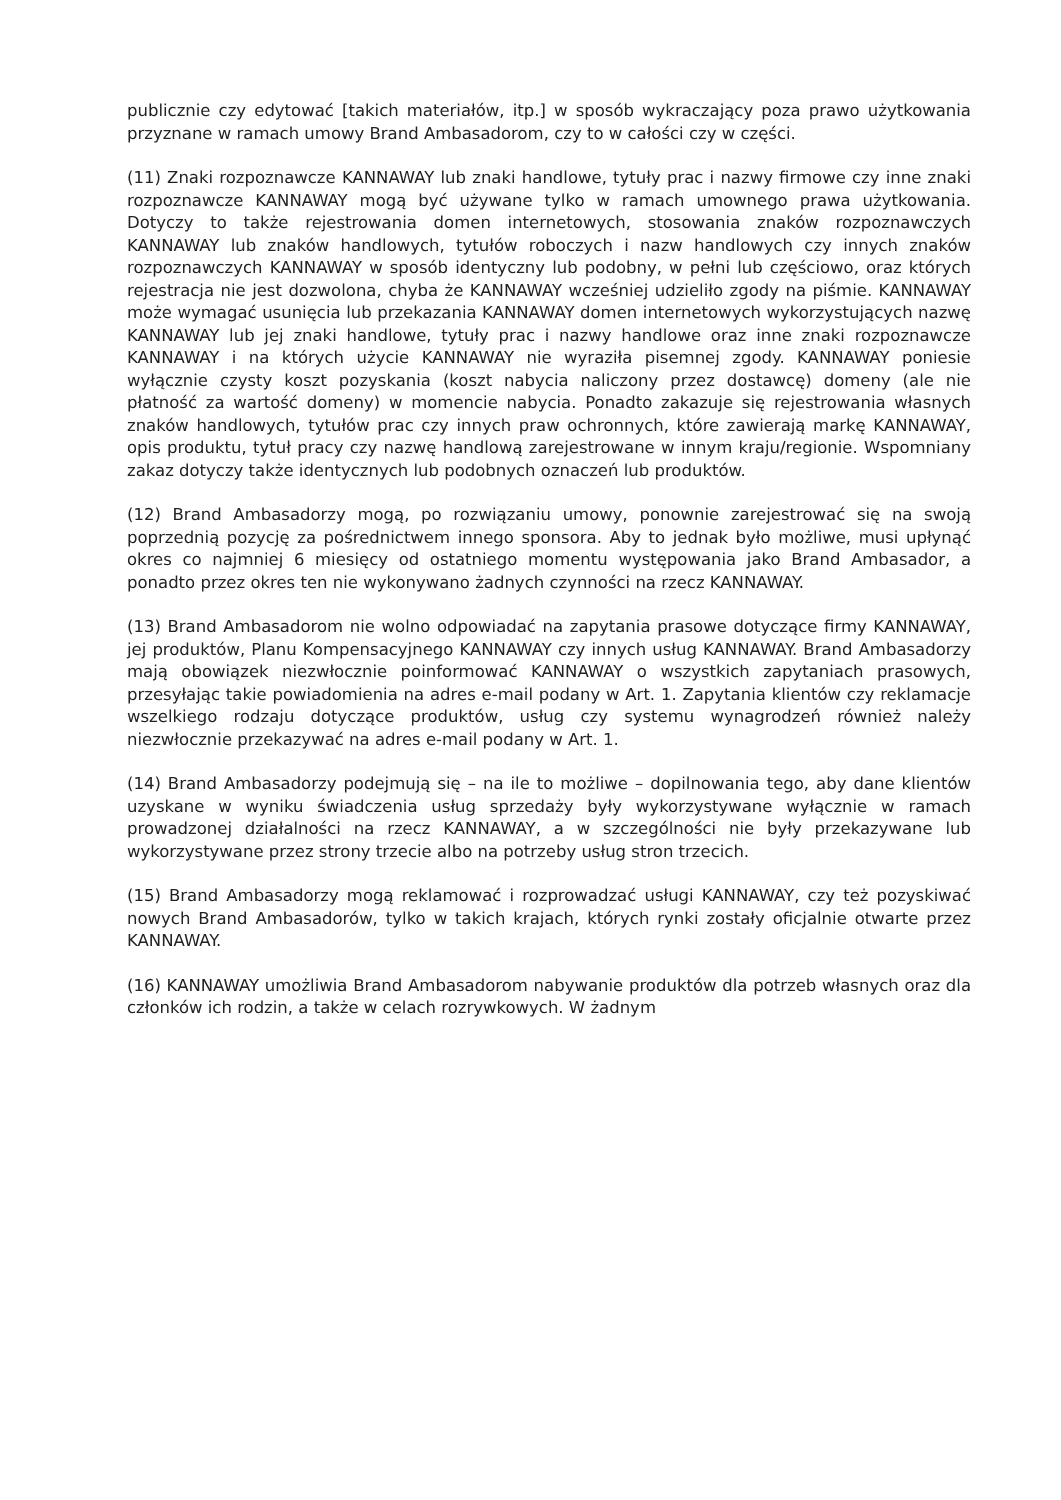publicznie czy edytować [takich materiałów, itp.] w sposób wykraczający poza prawo użytkowania przyznane w ramach umowy Brand Ambasadorom, czy to w całości czy w części.
(11) Znaki rozpoznawcze KANNAWAY lub znaki handlowe, tytuły prac i nazwy firmowe czy inne znaki rozpoznawcze KANNAWAY mogą być używane tylko w ramach umownego prawa użytkowania. Dotyczy to także rejestrowania domen internetowych, stosowania znaków rozpoznawczych KANNAWAY lub znaków handlowych, tytułów roboczych i nazw handlowych czy innych znaków rozpoznawczych KANNAWAY w sposób identyczny lub podobny, w pełni lub częściowo, oraz których rejestracja nie jest dozwolona, chyba że KANNAWAY wcześniej udzieliło zgody na piśmie. KANNAWAY może wymagać usunięcia lub przekazania KANNAWAY domen internetowych wykorzystujących nazwę KANNAWAY lub jej znaki handlowe, tytuły prac i nazwy handlowe oraz inne znaki rozpoznawcze KANNAWAY i na których użycie KANNAWAY nie wyraziła pisemnej zgody. KANNAWAY poniesie wyłącznie czysty koszt pozyskania (koszt nabycia naliczony przez dostawcę) domeny (ale nie płatność za wartość domeny) w momencie nabycia. Ponadto zakazuje się rejestrowania własnych znaków handlowych, tytułów prac czy innych praw ochronnych, które zawierają markę KANNAWAY, opis produktu, tytuł pracy czy nazwę handlową zarejestrowane w innym kraju/regionie. Wspomniany zakaz dotyczy także identycznych lub podobnych oznaczeń lub produktów.
(12) Brand Ambasadorzy mogą, po rozwiązaniu umowy, ponownie zarejestrować się na swoją poprzednią pozycję za pośrednictwem innego sponsora. Aby to jednak było możliwe, musi upłynąć okres co najmniej 6 miesięcy od ostatniego momentu występowania jako Brand Ambasador, a ponadto przez okres ten nie wykonywano żadnych czynności na rzecz KANNAWAY.
(13) Brand Ambasadorom nie wolno odpowiadać na zapytania prasowe dotyczące firmy KANNAWAY, jej produktów, Planu Kompensacyjnego KANNAWAY czy innych usług KANNAWAY. Brand Ambasadorzy mają obowiązek niezwłocznie poinformować KANNAWAY o wszystkich zapytaniach prasowych, przesyłając takie powiadomienia na adres e-mail podany w Art. 1. Zapytania klientów czy reklamacje wszelkiego rodzaju dotyczące produktów, usług czy systemu wynagrodzeń również należy niezwłocznie przekazywać na adres e-mail podany w Art. 1.
(14) Brand Ambasadorzy podejmują się – na ile to możliwe – dopilnowania tego, aby dane klientów uzyskane w wyniku świadczenia usług sprzedaży były wykorzystywane wyłącznie w ramach prowadzonej działalności na rzecz KANNAWAY, a w szczególności nie były przekazywane lub wykorzystywane przez strony trzecie albo na potrzeby usług stron trzecich.
(15) Brand Ambasadorzy mogą reklamować i rozprowadzać usługi KANNAWAY, czy też pozyskiwać nowych Brand Ambasadorów, tylko w takich krajach, których rynki zostały oficjalnie otwarte przez KANNAWAY.
(16) KANNAWAY umożliwia Brand Ambasadorom nabywanie produktów dla potrzeb własnych oraz dla członków ich rodzin, a także w celach rozrywkowych. W żadnym